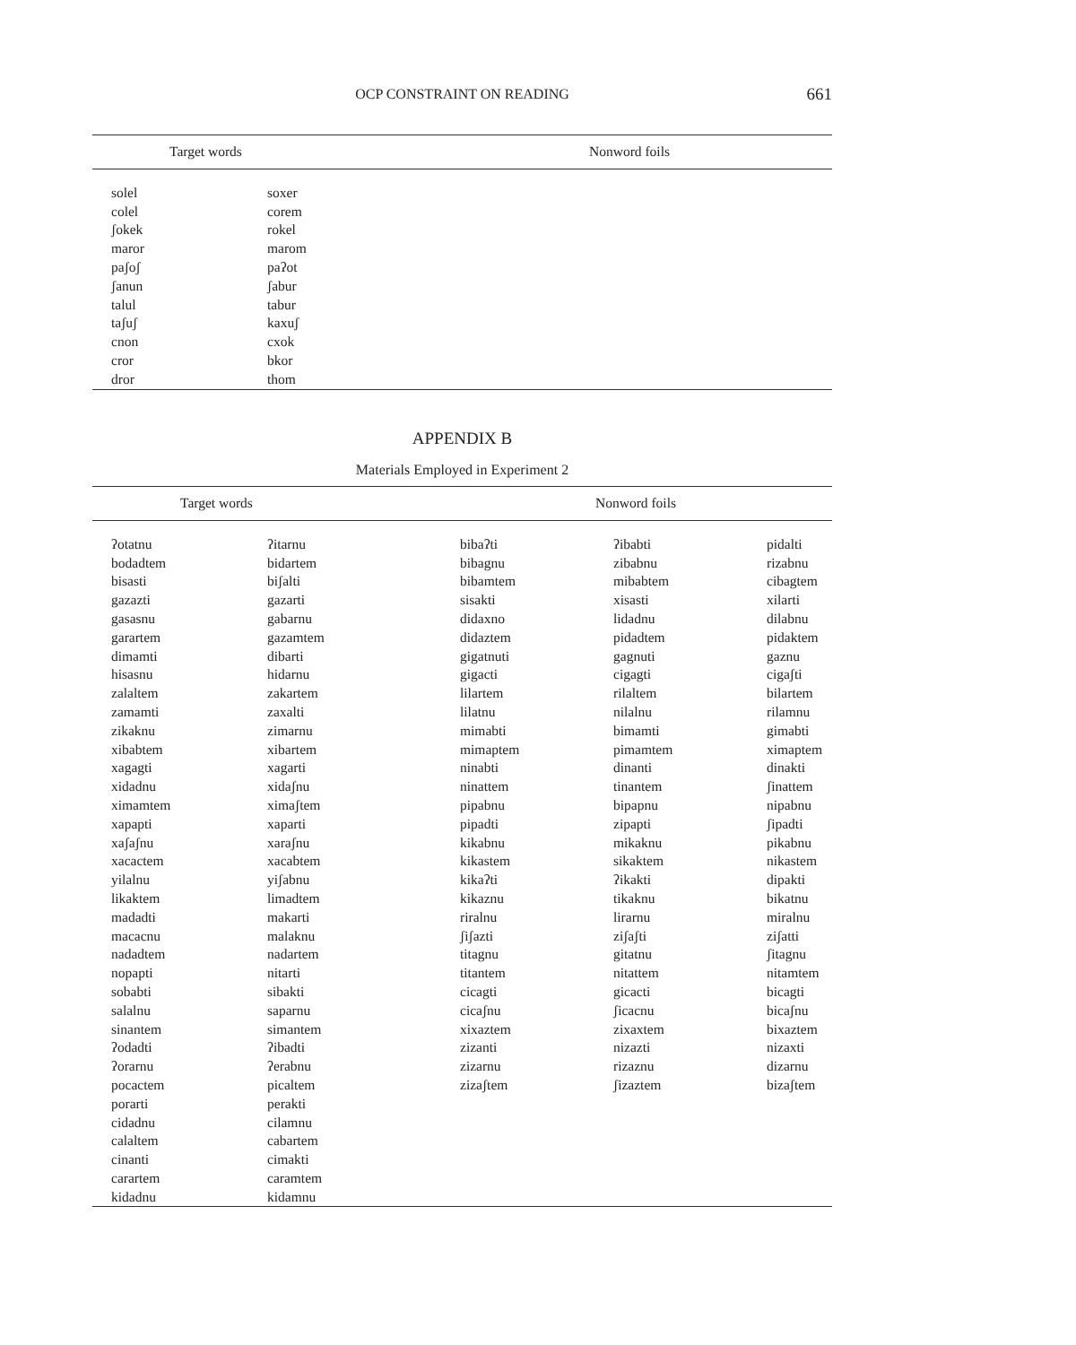OCP CONSTRAINT ON READING 661
| Target words | | Nonword foils |
| --- | --- | --- |
| solel colel ʃokek maror paʃoʃ ʃanun talul taʃuʃ cnon cror dror | soxer corem rokel marom paʔot ʃabur tabur kaxuʃ cxok bkor thom | |
APPENDIX B
Materials Employed in Experiment 2
| Target words | | Nonword foils | | |
| --- | --- | --- | --- | --- |
| ʔotatnu bodadtem bisasti gazazti gasasnu garartem dimamti hisasnu zalaltem zamamti zikaknu xibabtem xagagti xidadnu ximamtem xapapti xaʃaʃnu xacactem yilalnu likaktem madadti macacnu nadadtem nopapti sobabti salalnu sinantem ʔodadti ʔorarnu pocactem porarti cidadnu calaltem cinanti carartem kidadnu | ʔitarnu bidartem biʃalti gazarti gabarnu gazamtem dibarti hidarnu zakartem zaxalti zimarnu xibartem xagarti xidaʃnu ximaʃtem xaparti xaraʃnu xacabtem yiʃabnu limadtem makarti malaknu nadartem nitarti sibakti saparnu simantem ʔibadti ʔerabnu picaltem perakti cilamnu cabartem cimakti caramtem kidamnu | bibaʔti bibagnu bibamtem sisakti didaxno didaztem gigatnuti gigacti lilartem lilatnu mimabti mimaptem ninabti ninattem pipabnu pipadti kikabnu kikastem kikaʔti kikaznu riralnu ʃiʃazti titagnu titantem cicagti cicaʃnu xixaztem zizanti zizarnu zizaʃtem | ʔibabti zibabnu mibabtem xisasti lidadnu pidadtem gagnuti cigagti rilaltem nilalnu bimamti pimamtem dinanti tinantem bipapnu zipapti mikaknu sikaktem ʔikakti tikaknu lirarnu ziʃaʃti gitatnu nitattem gicacti ʃicacnu zixaxtem nizazti rizaznu ʃizaztem | pidalti rizabnu cibagtem xilarti dilabnu pidaktem gaznu cigaʃti bilartem rilamnu gimabti ximaptem dinakti ʃinattem nipabnu ʃipadti pikabnu nikastem dipakti bikatnu miralnu ziʃatti ʃitagnu nitamtem bicagti bicaʃnu bixaztem nizaxti dizarnu bizaʃtem |